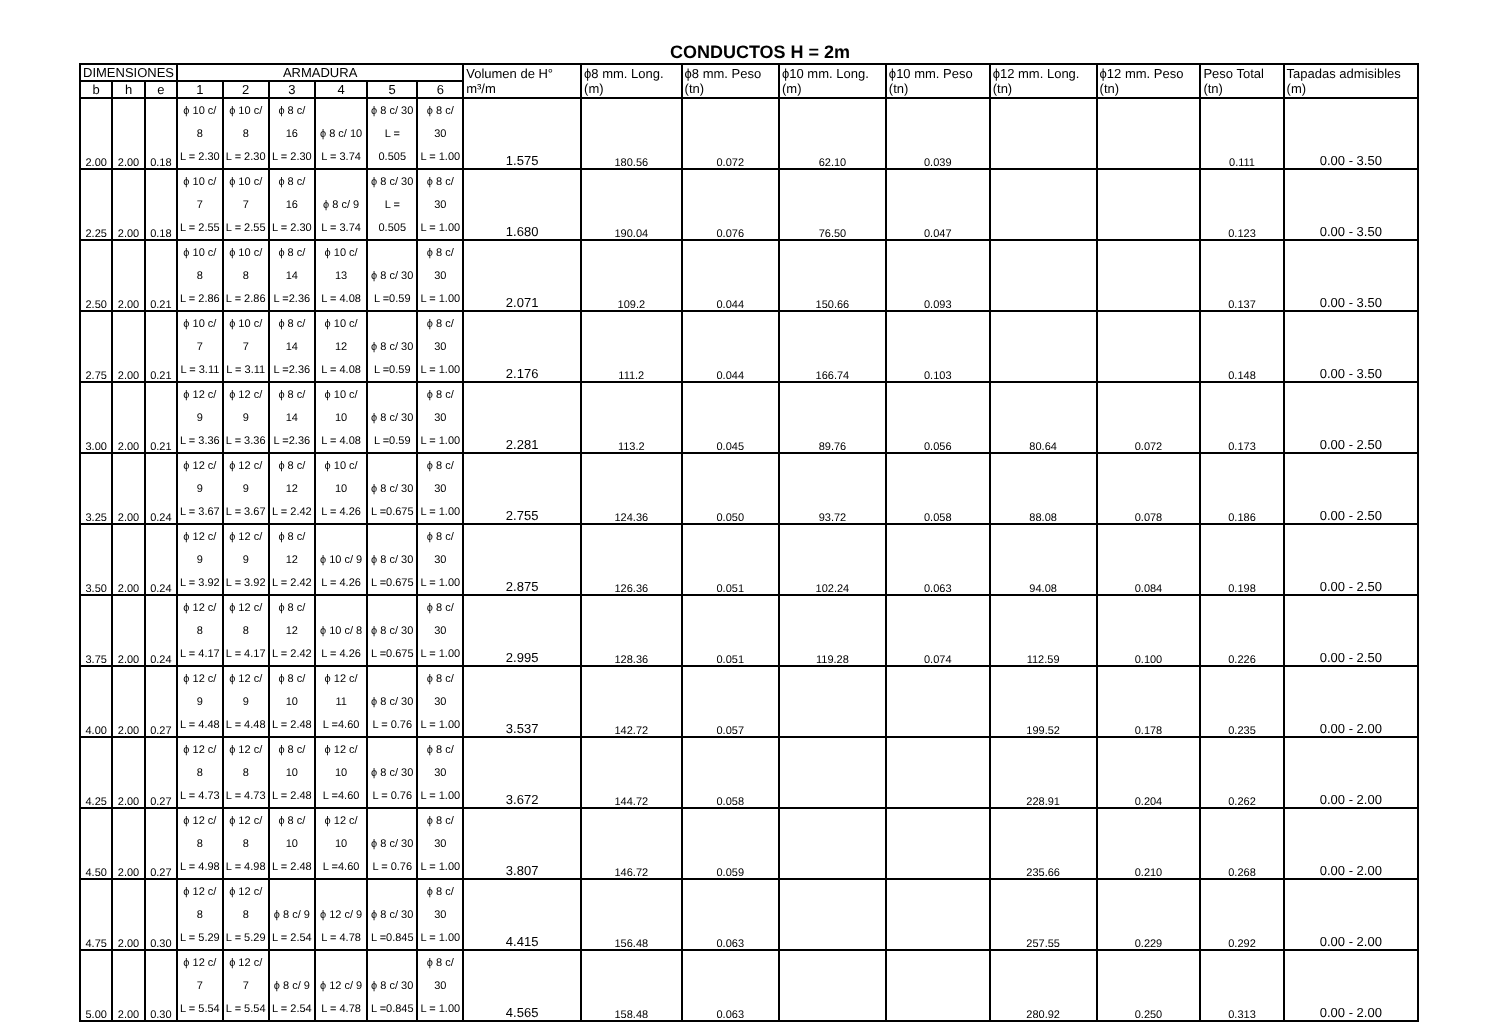CONDUCTOS H = 2m
| DIMENSIONES | | | ARMADURA | | | | | | Volumen de H° m³/m | ϕ8 mm. Long. (m) | ϕ8 mm. Peso (tn) | ϕ10 mm. Long. (m) | ϕ10 mm. Peso (tn) | ϕ12 mm. Long. (tn) | ϕ12 mm. Peso (tn) | Peso Total (tn) | Tapadas admisibles (m) |
| --- | --- | --- | --- | --- | --- | --- | --- | --- | --- | --- | --- | --- | --- | --- | --- | --- | --- |
| b | h | e | 1 | 2 | 3 | 4 | 5 | 6 | | | | | | | | | |
| 2.00 | 2.00 | 0.18 | ϕ 10 c/ 8 L = 2.30 | ϕ 10 c/ 8 L = 2.30 | ϕ 8 c/ 16 L = 2.30 | ϕ 8 c/ 10 L = 3.74 | ϕ 8 c/ 30 L = 0.505 | ϕ 8 c/ 30 L = 1.00 | 1.575 | 180.56 | 0.072 | 62.10 | 0.039 | | | 0.111 | 0.00 - 3.50 |
| 2.25 | 2.00 | 0.18 | ϕ 10 c/ 7 L = 2.55 | ϕ 10 c/ 7 L = 2.55 | ϕ 8 c/ 16 L = 2.30 | ϕ 8 c/ 9 L = 3.74 | ϕ 8 c/ 30 L = 0.505 | ϕ 8 c/ 30 L = 1.00 | 1.680 | 190.04 | 0.076 | 76.50 | 0.047 | | | 0.123 | 0.00 - 3.50 |
| 2.50 | 2.00 | 0.21 | ϕ 10 c/ 8 L = 2.86 | ϕ 10 c/ 8 L = 2.86 | ϕ 8 c/ 14 L =2.36 | ϕ 10 c/ 13 L = 4.08 | ϕ 8 c/ 30 L =0.59 | ϕ 8 c/ 30 L = 1.00 | 2.071 | 109.2 | 0.044 | 150.66 | 0.093 | | | 0.137 | 0.00 - 3.50 |
| 2.75 | 2.00 | 0.21 | ϕ 10 c/ 7 L = 3.11 | ϕ 10 c/ 7 L = 3.11 | ϕ 8 c/ 14 L =2.36 | ϕ 10 c/ 12 L = 4.08 | ϕ 8 c/ 30 L =0.59 | ϕ 8 c/ 30 L = 1.00 | 2.176 | 111.2 | 0.044 | 166.74 | 0.103 | | | 0.148 | 0.00 - 3.50 |
| 3.00 | 2.00 | 0.21 | ϕ 12 c/ 9 L = 3.36 | ϕ 12 c/ 9 L = 3.36 | ϕ 8 c/ 14 L =2.36 | ϕ 10 c/ 10 L = 4.08 | ϕ 8 c/ 30 L =0.59 | ϕ 8 c/ 30 L = 1.00 | 2.281 | 113.2 | 0.045 | 89.76 | 0.056 | 80.64 | 0.072 | 0.173 | 0.00 - 2.50 |
| 3.25 | 2.00 | 0.24 | ϕ 12 c/ 9 L = 3.67 | ϕ 12 c/ 9 L = 3.67 | ϕ 8 c/ 12 L = 2.42 | ϕ 10 c/ 10 L = 4.26 | ϕ 8 c/ 30 L =0.675 | ϕ 8 c/ 30 L = 1.00 | 2.755 | 124.36 | 0.050 | 93.72 | 0.058 | 88.08 | 0.078 | 0.186 | 0.00 - 2.50 |
| 3.50 | 2.00 | 0.24 | ϕ 12 c/ 9 L = 3.92 | ϕ 12 c/ 9 L = 3.92 | ϕ 8 c/ 12 L = 2.42 | ϕ 10 c/ 9 L = 4.26 | ϕ 8 c/ 30 L =0.675 | ϕ 8 c/ 30 L = 1.00 | 2.875 | 126.36 | 0.051 | 102.24 | 0.063 | 94.08 | 0.084 | 0.198 | 0.00 - 2.50 |
| 3.75 | 2.00 | 0.24 | ϕ 12 c/ 8 L = 4.17 | ϕ 12 c/ 8 L = 4.17 | ϕ 8 c/ 12 L = 2.42 | ϕ 10 c/ 8 L = 4.26 | ϕ 8 c/ 30 L =0.675 | ϕ 8 c/ 30 L = 1.00 | 2.995 | 128.36 | 0.051 | 119.28 | 0.074 | 112.59 | 0.100 | 0.226 | 0.00 - 2.50 |
| 4.00 | 2.00 | 0.27 | ϕ 12 c/ 9 L = 4.48 | ϕ 12 c/ 9 L = 4.48 | ϕ 8 c/ 10 L = 2.48 | ϕ 12 c/ 11 L =4.60 | ϕ 8 c/ 30 L = 0.76 | ϕ 8 c/ 30 L = 1.00 | 3.537 | 142.72 | 0.057 | | | 199.52 | 0.178 | 0.235 | 0.00 - 2.00 |
| 4.25 | 2.00 | 0.27 | ϕ 12 c/ 8 L = 4.73 | ϕ 12 c/ 8 L = 4.73 | ϕ 8 c/ 10 L = 2.48 | ϕ 12 c/ 10 L =4.60 | ϕ 8 c/ 30 L = 0.76 | ϕ 8 c/ 30 L = 1.00 | 3.672 | 144.72 | 0.058 | | | 228.91 | 0.204 | 0.262 | 0.00 - 2.00 |
| 4.50 | 2.00 | 0.27 | ϕ 12 c/ 8 L = 4.98 | ϕ 12 c/ 8 L = 4.98 | ϕ 8 c/ 10 L = 2.48 | ϕ 12 c/ 10 L =4.60 | ϕ 8 c/ 30 L = 0.76 | ϕ 8 c/ 30 L = 1.00 | 3.807 | 146.72 | 0.059 | | | 235.66 | 0.210 | 0.268 | 0.00 - 2.00 |
| 4.75 | 2.00 | 0.30 | ϕ 12 c/ 8 L = 5.29 | ϕ 12 c/ 8 L = 5.29 | ϕ 8 c/ 9 L = 2.54 | ϕ 12 c/ 9 L = 4.78 | ϕ 8 c/ 30 L =0.845 | ϕ 8 c/ 30 L = 1.00 | 4.415 | 156.48 | 0.063 | | | 257.55 | 0.229 | 0.292 | 0.00 - 2.00 |
| 5.00 | 2.00 | 0.30 | ϕ 12 c/ 7 L = 5.54 | ϕ 12 c/ 7 L = 5.54 | ϕ 8 c/ 9 L = 2.54 | ϕ 12 c/ 9 L = 4.78 | ϕ 8 c/ 30 L =0.845 | ϕ 8 c/ 30 L = 1.00 | 4.565 | 158.48 | 0.063 | | | 280.92 | 0.250 | 0.313 | 0.00 - 2.00 |